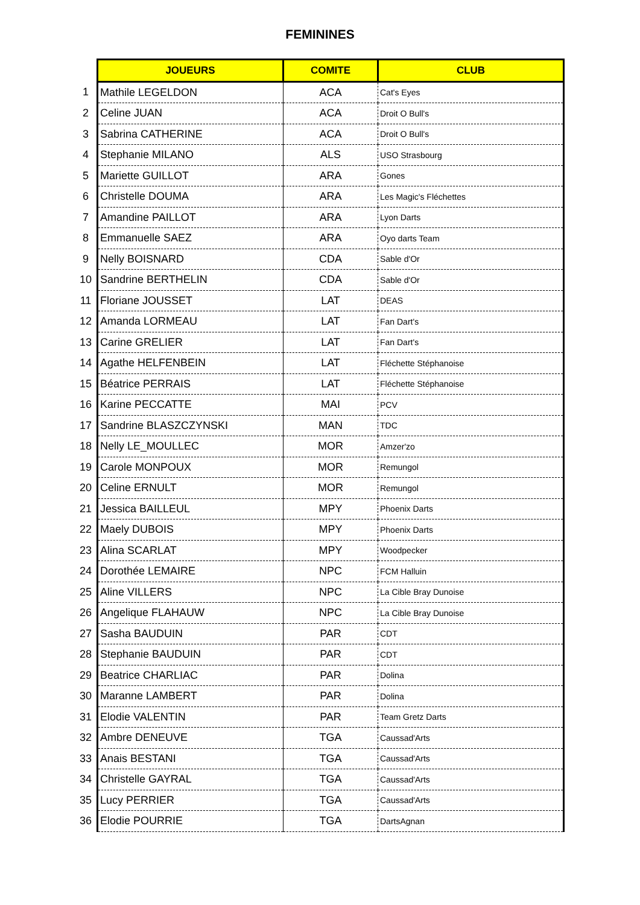FEMININES
| | JOUEURS | COMITE | CLUB |
| 1 | Mathile LEGELDON | ACA | Cat's Eyes |
| 2 | Celine JUAN | ACA | Droit O Bull's |
| 3 | Sabrina CATHERINE | ACA | Droit O Bull's |
| 4 | Stephanie MILANO | ALS | USO Strasbourg |
| 5 | Mariette GUILLOT | ARA | Gones |
| 6 | Christelle DOUMA | ARA | Les Magic's Fléchettes |
| 7 | Amandine PAILLOT | ARA | Lyon Darts |
| 8 | Emmanuelle SAEZ | ARA | Oyo darts Team |
| 9 | Nelly BOISNARD | CDA | Sable d'Or |
| 10 | Sandrine BERTHELIN | CDA | Sable d'Or |
| 11 | Floriane JOUSSET | LAT | DEAS |
| 12 | Amanda LORMEAU | LAT | Fan Dart's |
| 13 | Carine GRELIER | LAT | Fan Dart's |
| 14 | Agathe HELFENBEIN | LAT | Fléchette Stéphanoise |
| 15 | Béatrice PERRAIS | LAT | Fléchette Stéphanoise |
| 16 | Karine PECCATTE | MAI | PCV |
| 17 | Sandrine BLASZCZYNSKI | MAN | TDC |
| 18 | Nelly LE_MOULLEC | MOR | Amzer'zo |
| 19 | Carole MONPOUX | MOR | Remungol |
| 20 | Celine ERNULT | MOR | Remungol |
| 21 | Jessica BAILLEUL | MPY | Phoenix Darts |
| 22 | Maely DUBOIS | MPY | Phoenix Darts |
| 23 | Alina SCARLAT | MPY | Woodpecker |
| 24 | Dorothée LEMAIRE | NPC | FCM Halluin |
| 25 | Aline VILLERS | NPC | La Cible Bray Dunoise |
| 26 | Angelique FLAHAUW | NPC | La Cible Bray Dunoise |
| 27 | Sasha BAUDUIN | PAR | CDT |
| 28 | Stephanie BAUDUIN | PAR | CDT |
| 29 | Beatrice CHARLIAC | PAR | Dolina |
| 30 | Maranne LAMBERT | PAR | Dolina |
| 31 | Elodie VALENTIN | PAR | Team Gretz Darts |
| 32 | Ambre DENEUVE | TGA | Caussad'Arts |
| 33 | Anais BESTANI | TGA | Caussad'Arts |
| 34 | Christelle GAYRAL | TGA | Caussad'Arts |
| 35 | Lucy PERRIER | TGA | Caussad'Arts |
| 36 | Elodie POURRIE | TGA | DartsAgnan |